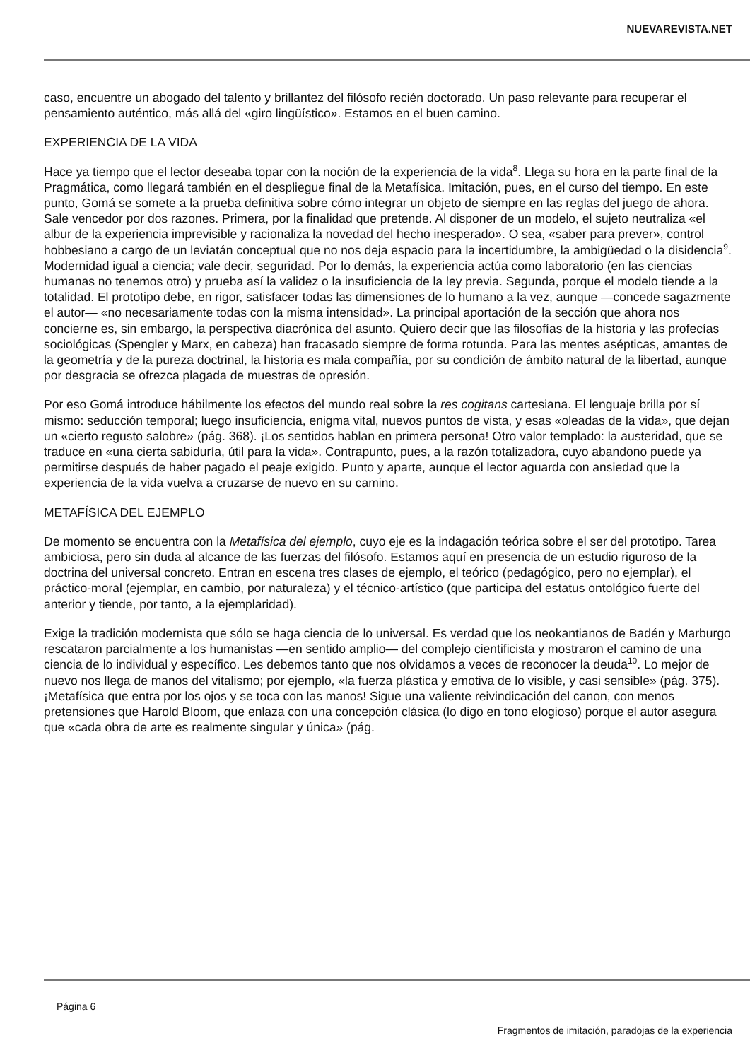NUEVAREVISTA.NET
caso, encuentre un abogado del talento y brillantez del filósofo recién doctorado. Un paso relevante para recuperar el pensamiento auténtico, más allá del «giro lingüístico». Estamos en el buen camino.
EXPERIENCIA DE LA VIDA
Hace ya tiempo que el lector deseaba topar con la noción de la experiencia de la vida<sup>8</sup>. Llega su hora en la parte final de la Pragmática, como llegará también en el despliegue final de la Metafísica. Imitación, pues, en el curso del tiempo. En este punto, Gomá se somete a la prueba definitiva sobre cómo integrar un objeto de siempre en las reglas del juego de ahora. Sale vencedor por dos razones. Primera, por la finalidad que pretende. Al disponer de un modelo, el sujeto neutraliza «el albur de la experiencia imprevisible y racionaliza la novedad del hecho inesperado». O sea, «saber para prever», control hobbesiano a cargo de un leviatán conceptual que no nos deja espacio para la incertidumbre, la ambigüedad o la disidencia<sup>9</sup>. Modernidad igual a ciencia; vale decir, seguridad. Por lo demás, la experiencia actúa como laboratorio (en las ciencias humanas no tenemos otro) y prueba así la validez o la insuficiencia de la ley previa. Segunda, porque el modelo tiende a la totalidad. El prototipo debe, en rigor, satisfacer todas las dimensiones de lo humano a la vez, aunque —concede sagazmente el autor— «no necesariamente todas con la misma intensidad». La principal aportación de la sección que ahora nos concierne es, sin embargo, la perspectiva diacrónica del asunto. Quiero decir que las filosofías de la historia y las profecías sociológicas (Spengler y Marx, en cabeza) han fracasado siempre de forma rotunda. Para las mentes asépticas, amantes de la geometría y de la pureza doctrinal, la historia es mala compañía, por su condición de ámbito natural de la libertad, aunque por desgracia se ofrezca plagada de muestras de opresión.
Por eso Gomá introduce hábilmente los efectos del mundo real sobre la res cogitans cartesiana. El lenguaje brilla por sí mismo: seducción temporal; luego insuficiencia, enigma vital, nuevos puntos de vista, y esas «oleadas de la vida», que dejan un «cierto regusto salobre» (pág. 368). ¡Los sentidos hablan en primera persona! Otro valor templado: la austeridad, que se traduce en «una cierta sabiduría, útil para la vida». Contrapunto, pues, a la razón totalizadora, cuyo abandono puede ya permitirse después de haber pagado el peaje exigido. Punto y aparte, aunque el lector aguarda con ansiedad que la experiencia de la vida vuelva a cruzarse de nuevo en su camino.
METAFÍSICA DEL EJEMPLO
De momento se encuentra con la Metafísica del ejemplo, cuyo eje es la indagación teórica sobre el ser del prototipo. Tarea ambiciosa, pero sin duda al alcance de las fuerzas del filósofo. Estamos aquí en presencia de un estudio riguroso de la doctrina del universal concreto. Entran en escena tres clases de ejemplo, el teórico (pedagógico, pero no ejemplar), el práctico-moral (ejemplar, en cambio, por naturaleza) y el técnico-artístico (que participa del estatus ontológico fuerte del anterior y tiende, por tanto, a la ejemplaridad).
Exige la tradición modernista que sólo se haga ciencia de lo universal. Es verdad que los neokantianos de Badén y Marburgo rescataron parcialmente a los humanistas —en sentido amplio— del complejo cientificista y mostraron el camino de una ciencia de lo individual y específico. Les debemos tanto que nos olvidamos a veces de reconocer la deuda<sup>10</sup>. Lo mejor de nuevo nos llega de manos del vitalismo; por ejemplo, «la fuerza plástica y emotiva de lo visible, y casi sensible» (pág. 375). ¡Metafísica que entra por los ojos y se toca con las manos! Sigue una valiente reivindicación del canon, con menos pretensiones que Harold Bloom, que enlaza con una concepción clásica (lo digo en tono elogioso) porque el autor asegura que «cada obra de arte es realmente singular y única» (pág.
Página 6
Fragmentos de imitación, paradojas de la experiencia